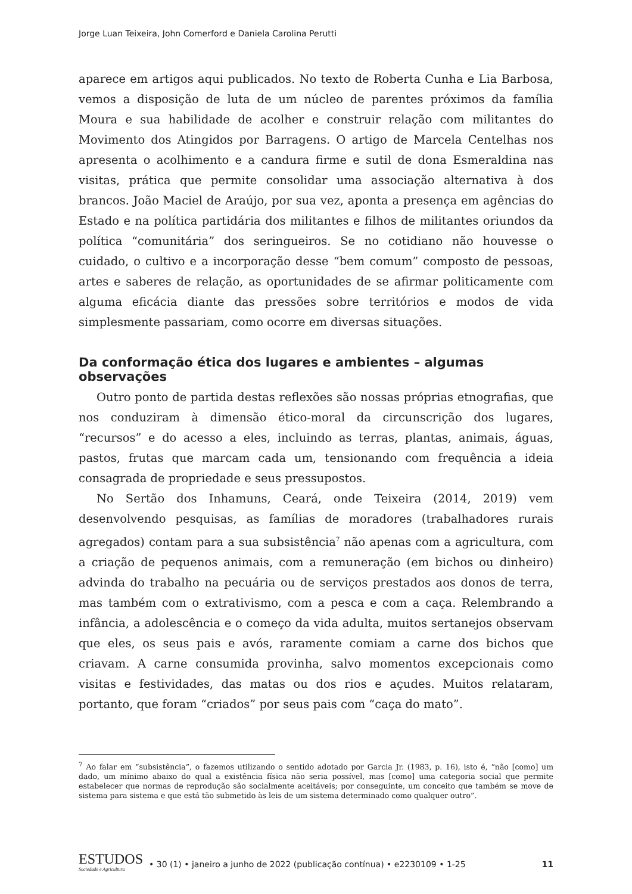Jorge Luan Teixeira, John Comerford e Daniela Carolina Perutti
aparece em artigos aqui publicados. No texto de Roberta Cunha e Lia Barbosa, vemos a disposição de luta de um núcleo de parentes próximos da família Moura e sua habilidade de acolher e construir relação com militantes do Movimento dos Atingidos por Barragens. O artigo de Marcela Centelhas nos apresenta o acolhimento e a candura firme e sutil de dona Esmeraldina nas visitas, prática que permite consolidar uma associação alternativa à dos brancos. João Maciel de Araújo, por sua vez, aponta a presença em agências do Estado e na política partidária dos militantes e filhos de militantes oriundos da política “comunitária” dos seringueiros. Se no cotidiano não houvesse o cuidado, o cultivo e a incorporação desse “bem comum” composto de pessoas, artes e saberes de relação, as oportunidades de se afirmar politicamente com alguma eficácia diante das pressões sobre territórios e modos de vida simplesmente passariam, como ocorre em diversas situações.
Da conformação ética dos lugares e ambientes – algumas observações
Outro ponto de partida destas reflexões são nossas próprias etnografias, que nos conduziram à dimensão ético-moral da circunscrição dos lugares, “recursos” e do acesso a eles, incluindo as terras, plantas, animais, águas, pastos, frutas que marcam cada um, tensionando com frequência a ideia consagrada de propriedade e seus pressupostos.
No Sertão dos Inhamuns, Ceará, onde Teixeira (2014, 2019) vem desenvolvendo pesquisas, as famílias de moradores (trabalhadores rurais agregados) contam para a sua subsistência<sup>7</sup> não apenas com a agricultura, com a criação de pequenos animais, com a remuneração (em bichos ou dinheiro) advinda do trabalho na pecuária ou de serviços prestados aos donos de terra, mas também com o extrativismo, com a pesca e com a caça. Relembrando a infância, a adolescência e o começo da vida adulta, muitos sertanejos observam que eles, os seus pais e avós, raramente comiam a carne dos bichos que criavam. A carne consumida provinha, salvo momentos excepcionais como visitas e festividades, das matas ou dos rios e açudes. Muitos relataram, portanto, que foram “criados” por seus pais com “caça do mato”.
<sup>7</sup> Ao falar em “subsistência”, o fazemos utilizando o sentido adotado por Garcia Jr. (1983, p. 16), isto é, “não [como] um dado, um mínimo abaixo do qual a existência física não seria possível, mas [como] uma categoria social que permite estabelecer que normas de reprodução são socialmente aceitáveis; por conseguinte, um conceito que também se move de sistema para sistema e que está tão submetido às leis de um sistema determinado como qualquer outro”.
ESTUDOS
Sociedade e Agricultura
• 30 (1) • janeiro a junho de 2022 (publicação contínua) • e2230109 • 1-25 11